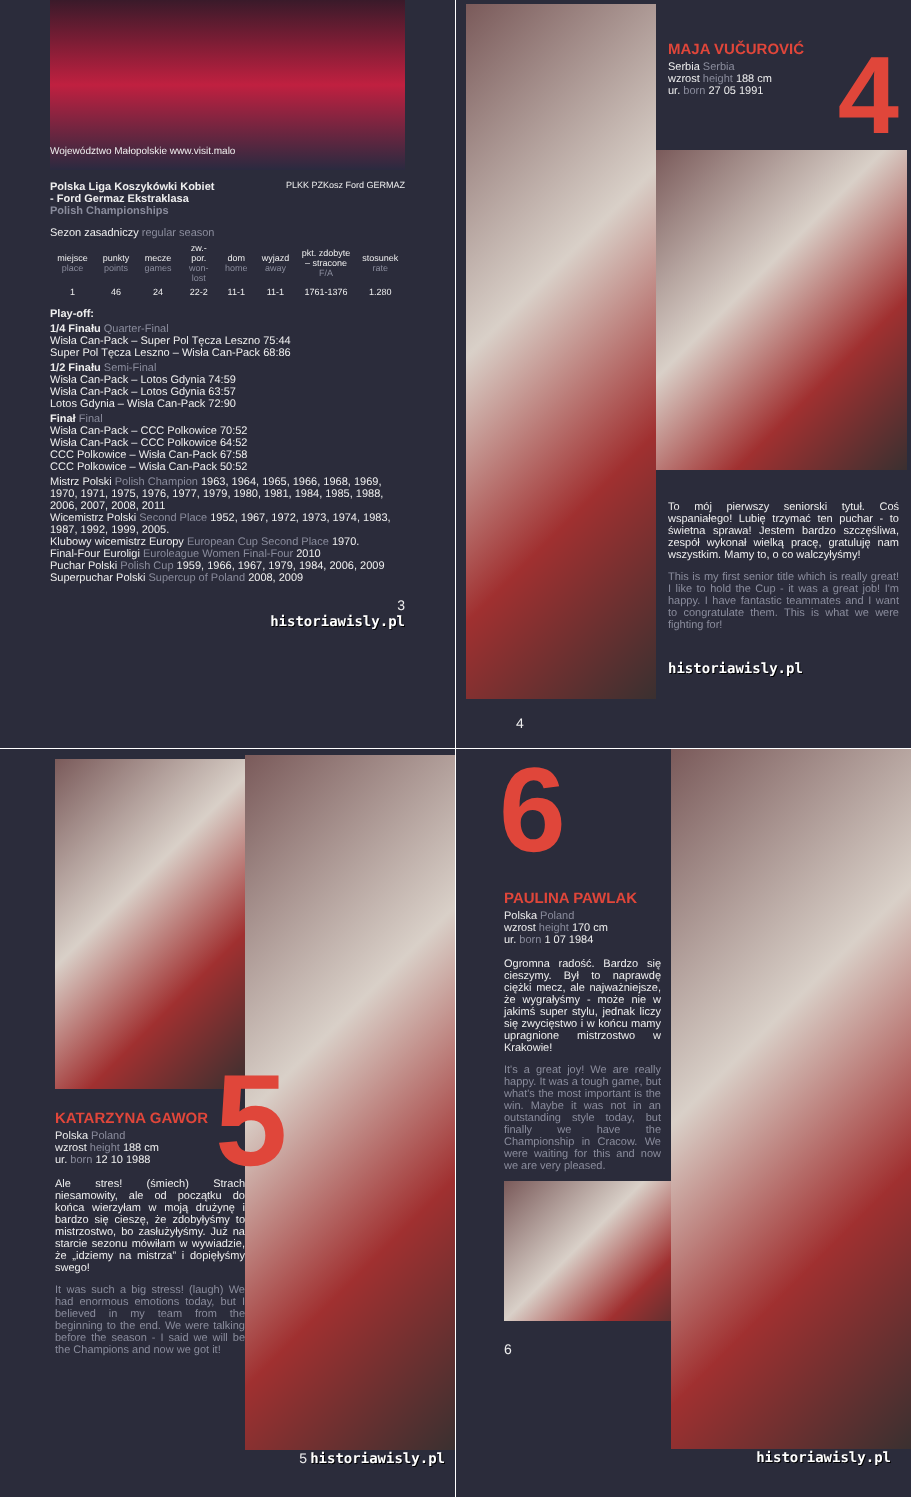Województwo Małopolskie www.visit.malo
Polska Liga Koszykówki Kobiet
- Ford Germaz Ekstraklasa
Polish Championships
PLKK PZKosz Ford GERMAZ
Sezon zasadniczy regular season
| miejsce place | punkty points | mecze games | zw.-por. won-lost | dom home | wyjazd away | pkt. zdobyte – stracone F/A | stosunek rate |
| --- | --- | --- | --- | --- | --- | --- | --- |
| 1 | 46 | 24 | 22-2 | 11-1 | 11-1 | 1761-1376 | 1.280 |
Play-off:
1/4 Finału Quarter-Final
Wisła Can-Pack – Super Pol Tęcza Leszno 75:44
Super Pol Tęcza Leszno – Wisła Can-Pack 68:86
1/2 Finału Semi-Final
Wisła Can-Pack – Lotos Gdynia 74:59
Wisła Can-Pack – Lotos Gdynia 63:57
Lotos Gdynia – Wisła Can-Pack 72:90
Finał Final
Wisła Can-Pack – CCC Polkowice 70:52
Wisła Can-Pack – CCC Polkowice 64:52
CCC Polkowice – Wisła Can-Pack 67:58
CCC Polkowice – Wisła Can-Pack 50:52
Mistrz Polski Polish Champion 1963, 1964, 1965, 1966, 1968, 1969, 1970, 1971, 1975, 1976, 1977, 1979, 1980, 1981, 1984, 1985, 1988, 2006, 2007, 2008, 2011
Wicemistrz Polski Second Place 1952, 1967, 1972, 1973, 1974, 1983, 1987, 1992, 1999, 2005.
Klubowy wicemistrz Europy European Cup Second Place 1970.
Final-Four Euroligi Euroleague Women Final-Four 2010
Puchar Polski Polish Cup 1959, 1966, 1967, 1979, 1984, 2006, 2009
Superpuchar Polski Supercup of Poland 2008, 2009
3
historiawisly.pl
MAJA VUČUROVIĆ
Serbia Serbia
wzrost height 188 cm
ur. born 27 05 1991
4
To mój pierwszy seniorski tytuł. Coś wspaniałego! Lubię trzymać ten puchar - to świetna sprawa! Jestem bardzo szczęśliwa, zespół wykonał wielką pracę, gratuluję nam wszystkim. Mamy to, o co walczyłyśmy!
This is my first senior title which is really great! I like to hold the Cup - it was a great job! I'm happy. I have fantastic teammates and I want to congratulate them. This is what we were fighting for!
historiawisly.pl
4
KATARZYNA GAWOR
Polska Poland
wzrost height 188 cm
ur. born 12 10 1988
Ale stres! (śmiech) Strach niesamowity, ale od początku do końca wierzyłam w moją drużynę i bardzo się cieszę, że zdobyłyśmy to mistrzostwo, bo zasłużyłyśmy. Już na starcie sezonu mówiłam w wywiadzie, że „idziemy na mistrza” i dopięłyśmy swego!
It was such a big stress! (laugh) We had enormous emotions today, but I believed in my team from the beginning to the end. We were talking before the season - I said we will be the Champions and now we got it!
5
5 historiawisly.pl
6
PAULINA PAWLAK
Polska Poland
wzrost height 170 cm
ur. born 1 07 1984
Ogromna radość. Bardzo się cieszymy. Był to naprawdę ciężki mecz, ale najważniejsze, że wygrałyśmy - może nie w jakimś super stylu, jednak liczy się zwycięstwo i w końcu mamy upragnione mistrzostwo w Krakowie!
It's a great joy! We are really happy. It was a tough game, but what's the most important is the win. Maybe it was not in an outstanding style today, but finally we have the Championship in Cracow. We were waiting for this and now we are very pleased.
6
historiawisly.pl